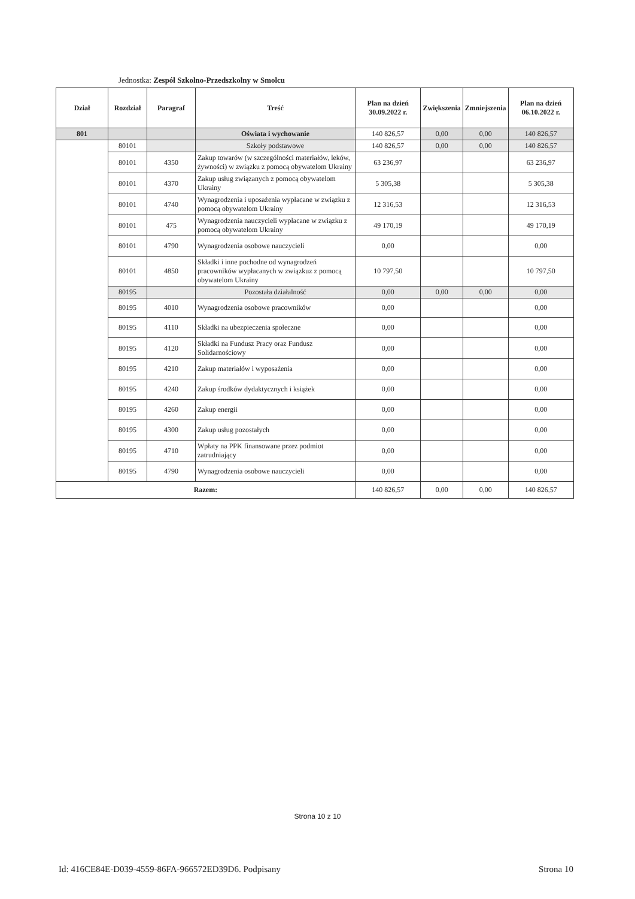Jednostka: Zespół Szkolno-Przedszkolny w Smolcu
| Dział | Rozdział | Paragraf | Treść | Plan na dzień 30.09.2022 r. | Zwiększenia | Zmniejszenia | Plan na dzień 06.10.2022 r. |
| --- | --- | --- | --- | --- | --- | --- | --- |
| 801 | | | Oświata i wychowanie | 140 826,57 | 0,00 | 0,00 | 140 826,57 |
| | 80101 | | Szkoły podstawowe | 140 826,57 | 0,00 | 0,00 | 140 826,57 |
| | 80101 | 4350 | Zakup towarów (w szczególności materiałów, leków, żywności) w związku z pomocą obywatelom Ukrainy | 63 236,97 | | | 63 236,97 |
| | 80101 | 4370 | Zakup usług związanych z pomocą obywatelom Ukrainy | 5 305,38 | | | 5 305,38 |
| | 80101 | 4740 | Wynagrodzenia i uposażenia wypłacane w związku z pomocą obywatelom Ukrainy | 12 316,53 | | | 12 316,53 |
| | 80101 | 475 | Wynagrodzenia nauczycieli wypłacane w związku z pomocą obywatelom Ukrainy | 49 170,19 | | | 49 170,19 |
| | 80101 | 4790 | Wynagrodzenia osobowe nauczycieli | 0,00 | | | 0,00 |
| | 80101 | 4850 | Składki i inne pochodne od wynagrodzeń pracowników wypłacanych w związkuz z pomocą obywatelom Ukrainy | 10 797,50 | | | 10 797,50 |
| | 80195 | | Pozostała działalność | 0,00 | 0,00 | 0,00 | 0,00 |
| | 80195 | 4010 | Wynagrodzenia osobowe pracowników | 0,00 | | | 0,00 |
| | 80195 | 4110 | Składki na ubezpieczenia społeczne | 0,00 | | | 0,00 |
| | 80195 | 4120 | Składki na Fundusz Pracy oraz Fundusz Solidarnościowy | 0,00 | | | 0,00 |
| | 80195 | 4210 | Zakup materiałów i wyposażenia | 0,00 | | | 0,00 |
| | 80195 | 4240 | Zakup środków dydaktycznych i książek | 0,00 | | | 0,00 |
| | 80195 | 4260 | Zakup energii | 0,00 | | | 0,00 |
| | 80195 | 4300 | Zakup usług pozostałych | 0,00 | | | 0,00 |
| | 80195 | 4710 | Wpłaty na PPK finansowane przez podmiot zatrudniający | 0,00 | | | 0,00 |
| | 80195 | 4790 | Wynagrodzenia osobowe nauczycieli | 0,00 | | | 0,00 |
| Razem: | | | | 140 826,57 | 0,00 | 0,00 | 140 826,57 |
Strona 10 z 10
Id: 416CE84E-D039-4559-86FA-966572ED39D6. Podpisany
Strona 10